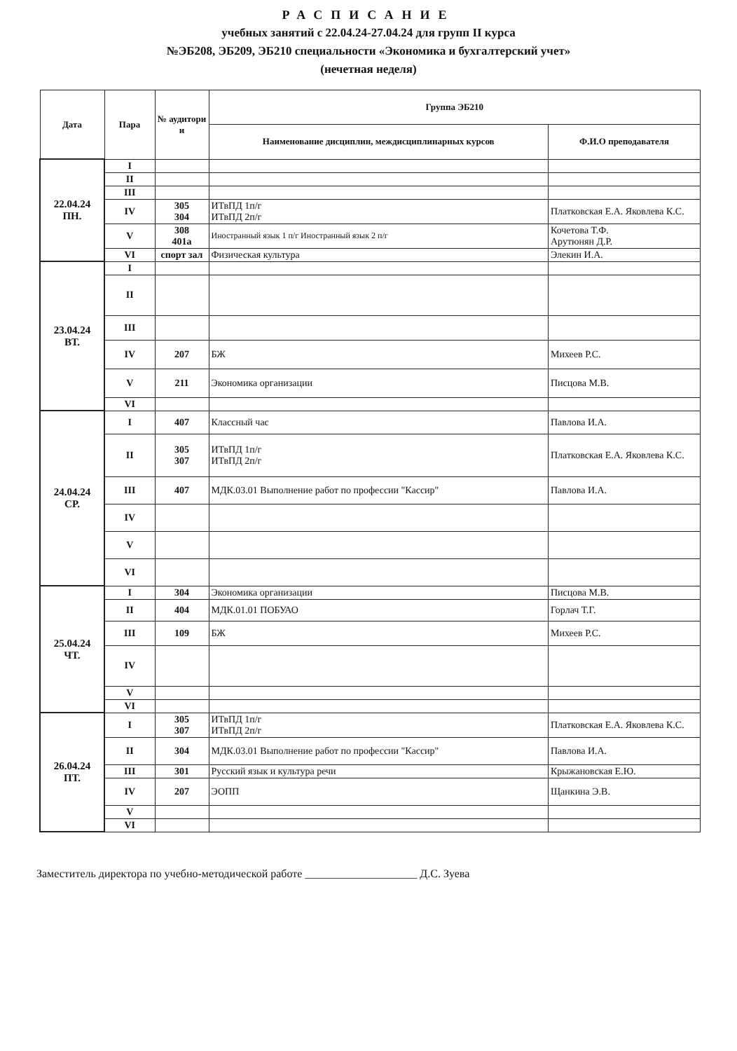РАСПИСАНИЕ
учебных занятий с 22.04.24-27.04.24 для групп II курса
№ЭБ208, ЭБ209, ЭБ210 специальности «Экономика и бухгалтерский учет»
(нечетная неделя)
| Дата | Пара | № аудитори и | Группа ЭБ210 | |
| --- | --- | --- | --- | --- |
| | | | Наименование дисциплин, междисциплинарных курсов | Ф.И.О преподавателя |
| 22.04.24 ПН. | I | | | |
| | II | | | |
| | III | | | |
| | IV | 305 304 | ИТвПД 1п/г ИТвПД 2п/г | Платковская Е.А. Яковлева К.С. |
| | V | 308 401а | Иностранный язык 1 п/г Иностранный язык 2 п/г | Кочетова Т.Ф. Арутюнян Д.Р. |
| | VI | спорт зал | Физическая культура | Элекин И.А. |
| 23.04.24 ВТ. | I | | | |
| | II | | | |
| | III | | | |
| | IV | 207 | БЖ | Михеев Р.С. |
| | V | 211 | Экономика организации | Писцова М.В. |
| | VI | | | |
| 24.04.24 СР. | I | 407 | Классный час | Павлова И.А. |
| | II | 305 307 | ИТвПД 1п/г ИТвПД 2п/г | Платковская Е.А. Яковлева К.С. |
| | III | 407 | МДК.03.01 Выполнение работ по профессии "Кассир" | Павлова И.А. |
| | IV | | | |
| | V | | | |
| | VI | | | |
| 25.04.24 ЧТ. | I | 304 | Экономика организации | Писцова М.В. |
| | II | 404 | МДК.01.01 ПОБУАО | Горлач Т.Г. |
| | III | 109 | БЖ | Михеев Р.С. |
| | IV | | | |
| | V | | | |
| | VI | | | |
| 26.04.24 ПТ. | I | 305 307 | ИТвПД 1п/г ИТвПД 2п/г | Платковская Е.А. Яковлева К.С. |
| | II | 304 | МДК.03.01 Выполнение работ по профессии "Кассир" | Павлова И.А. |
| | III | 301 | Русский язык и культура речи | Крыжановская Е.Ю. |
| | IV | 207 | ЭОПП | Щанкина Э.В. |
| | V | | | |
| | VI | | | |
Заместитель директора по учебно-методической работе ____________________ Д.С. Зуева